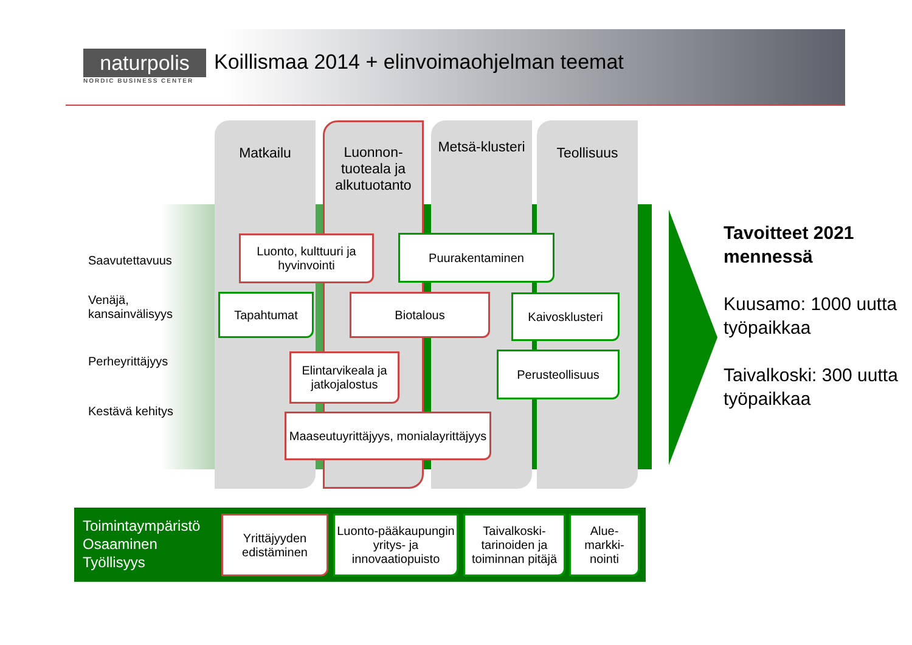naturpolis
NORDIC BUSINESS CENTER
Koillismaa 2014 + elinvoimaohjelman teemat
Saavutettavuus
Venäjä, kansainvälisyys
Perheyrittäjyys
Kestävä kehitys
Matkailu
Luonnon-tuoteala ja alkutuotanto
Metsä-klusteri
Teollisuus
Luonto, kulttuuri ja hyvinvointi
Puurakentaminen
Tapahtumat Biotalous Kaivosklusteri
Elintarvikeala ja jatkojalostus
Perusteollisuus
Maaseutuyrittäjyys, monialayrittäjyys
Tavoitteet 2021 mennessä
Kuusamo: 1000 uutta työpaikkaa
Taivalkoski: 300 uutta työpaikkaa
Toimintaympäristö
Osaaminen
Työllisyys
Yrittäjyyden edistäminen
Luonto-pääkaupungin yritys- ja innovaatiopuisto
Taivalkoski-tarinoiden ja toiminnan pitäjä
Alue-markki-nointi